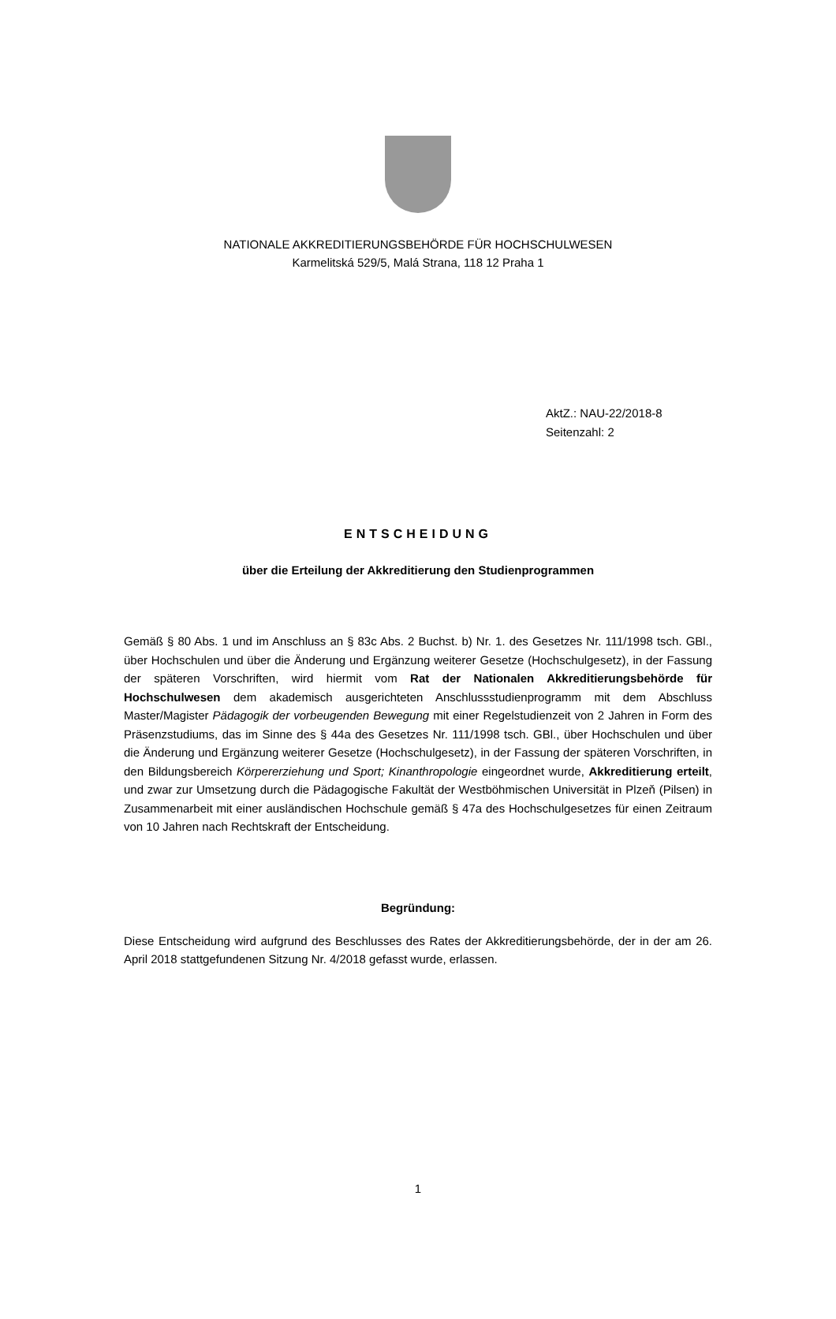NATIONALE AKKREDITIERUNGSBEHÖRDE FÜR HOCHSCHULWESEN
Karmelitská 529/5, Malá Strana, 118 12 Praha 1
AktZ.: NAU-22/2018-8
Seitenzahl: 2
ENTSCHEIDUNG
über die Erteilung der Akkreditierung den Studienprogrammen
Gemäß § 80 Abs. 1 und im Anschluss an § 83c Abs. 2 Buchst. b) Nr. 1. des Gesetzes Nr. 111/1998 tsch. GBl., über Hochschulen und über die Änderung und Ergänzung weiterer Gesetze (Hochschulgesetz), in der Fassung der späteren Vorschriften, wird hiermit vom Rat der Nationalen Akkreditierungsbehörde für Hochschulwesen dem akademisch ausgerichteten Anschlussstudienprogramm mit dem Abschluss Master/Magister Pädagogik der vorbeugenden Bewegung mit einer Regelstudienzeit von 2 Jahren in Form des Präsenzstudiums, das im Sinne des § 44a des Gesetzes Nr. 111/1998 tsch. GBl., über Hochschulen und über die Änderung und Ergänzung weiterer Gesetze (Hochschulgesetz), in der Fassung der späteren Vorschriften, in den Bildungsbereich Körpererziehung und Sport; Kinanthropologie eingeordnet wurde, Akkreditierung erteilt, und zwar zur Umsetzung durch die Pädagogische Fakultät der Westböhmischen Universität in Plzeň (Pilsen) in Zusammenarbeit mit einer ausländischen Hochschule gemäß § 47a des Hochschulgesetzes für einen Zeitraum von 10 Jahren nach Rechtskraft der Entscheidung.
Begründung:
Diese Entscheidung wird aufgrund des Beschlusses des Rates der Akkreditierungsbehörde, der in der am 26. April 2018 stattgefundenen Sitzung Nr. 4/2018 gefasst wurde, erlassen.
1